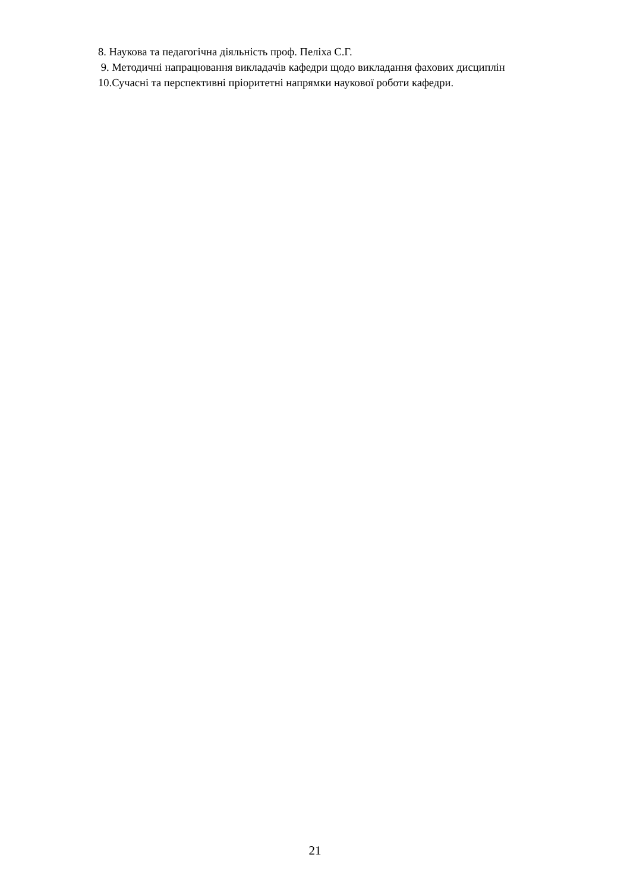8. Наукова та педагогічна діяльність проф. Пеліха С.Г.
9. Методичні напрацювання викладачів кафедри щодо викладання фахових дисциплін
10.Сучасні та перспективні пріоритетні напрямки наукової роботи кафедри.
21